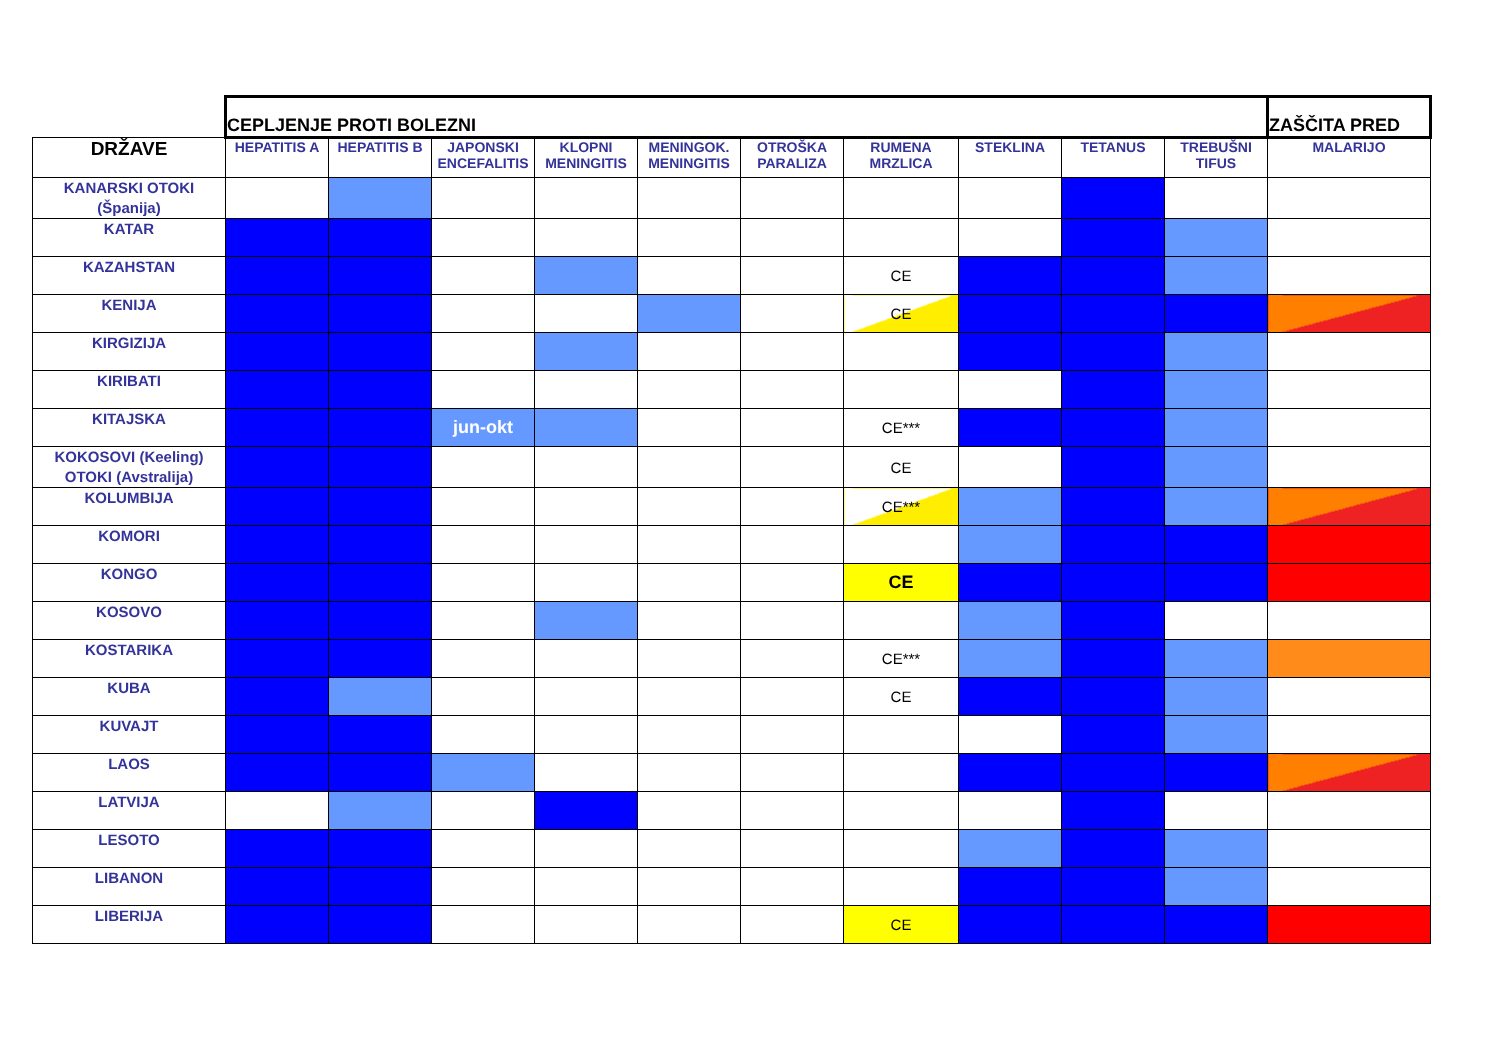| | CEPLJENJE PROTI BOLEZNI | | | | | | | | | | ZAŠČITA PRED |
| DRŽAVE | HEPATITIS A | HEPATITIS B | JAPONSKI ENCEFALITIS | KLOPNI MENINGITIS | MENINGOK. MENINGITIS | OTROŠKA PARALIZA | RUMENA MRZLICA | STEKLINA | TETANUS | TREBUŠNI TIFUS | MALARIJO |
| KANARSKI OTOKI (Španija) | | | | | | | | | | | |
| KATAR | | | | | | | | | | | |
| KAZAHSTAN | | | | | | | CE | | | | |
| KENIJA | | | | | | | CE | | | | |
| KIRGIZIJA | | | | | | | | | | | |
| KIRIBATI | | | | | | | | | | | |
| KITAJSKA | | | jun-okt | | | | CE*** | | | | |
| KOKOSOVI (Keeling) OTOKI (Avstralija) | | | | | | | CE | | | | |
| KOLUMBIJA | | | | | | | CE*** | | | | |
| KOMORI | | | | | | | | | | | |
| KONGO | | | | | | | CE | | | | |
| KOSOVO | | | | | | | | | | | |
| KOSTARIKA | | | | | | | CE*** | | | | |
| KUBA | | | | | | | CE | | | | |
| KUVAJT | | | | | | | | | | | |
| LAOS | | | | | | | | | | | |
| LATVIJA | | | | | | | | | | | |
| LESOTO | | | | | | | | | | | |
| LIBANON | | | | | | | | | | | |
| LIBERIJA | | | | | | | CE | | | | |